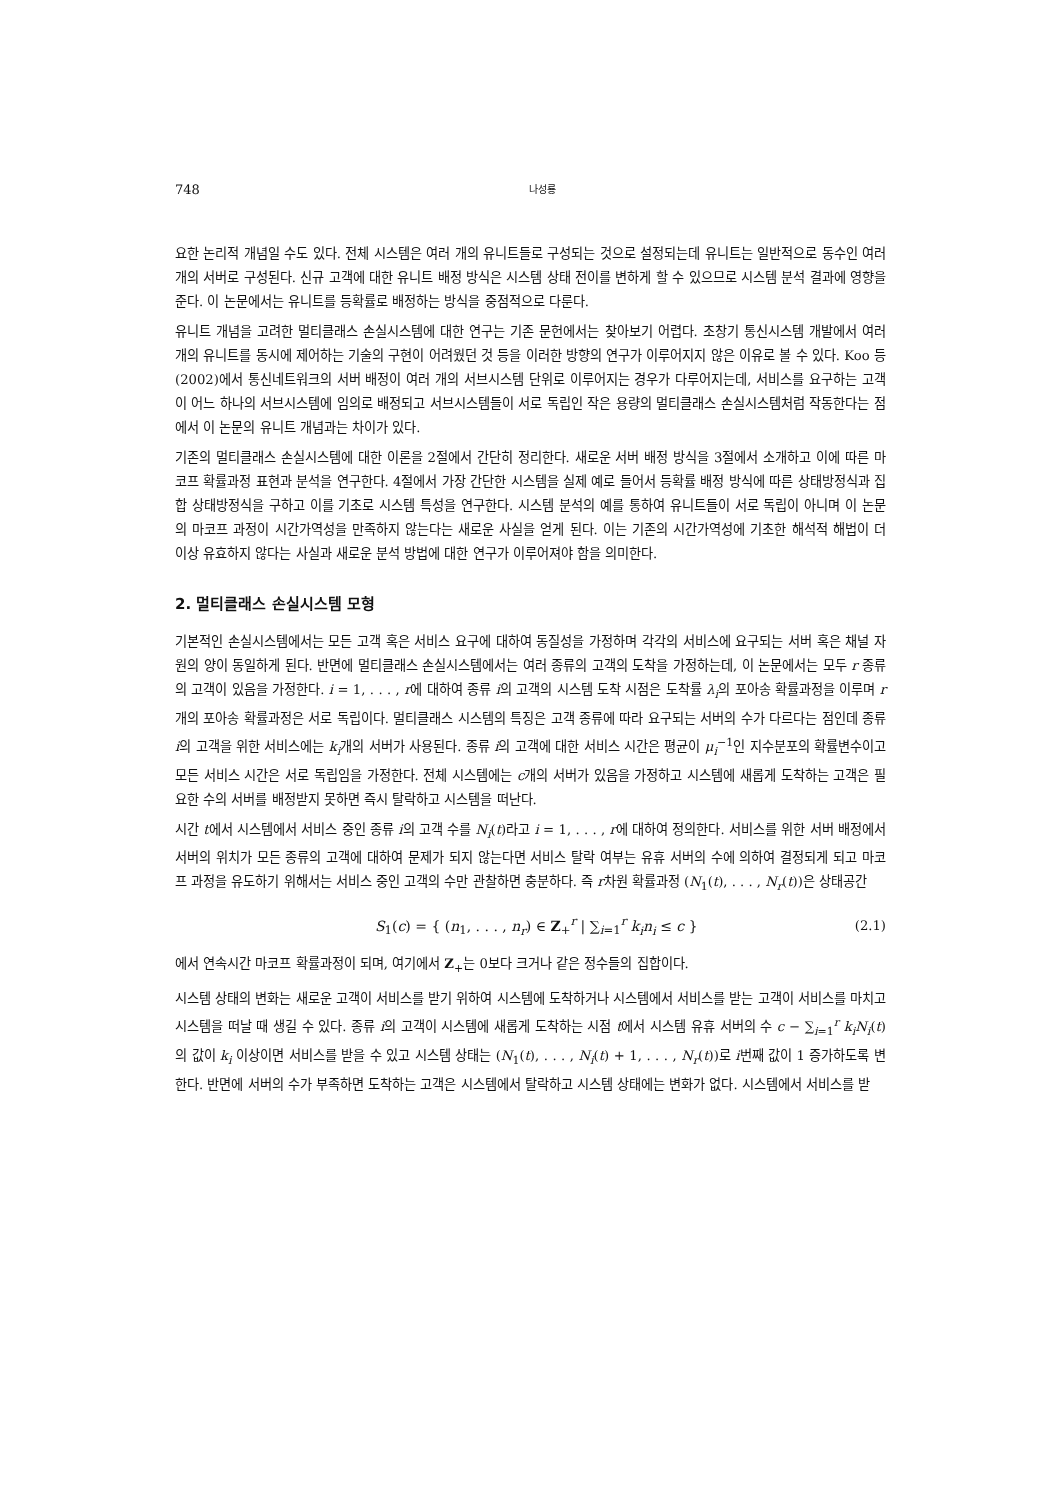748 나성룡
요한 논리적 개념일 수도 있다. 전체 시스템은 여러 개의 유니트들로 구성되는 것으로 설정되는데 유니트는 일반적으로 동수인 여러 개의 서버로 구성된다. 신규 고객에 대한 유니트 배정 방식은 시스템 상태 전이를 변하게 할 수 있으므로 시스템 분석 결과에 영향을 준다. 이 논문에서는 유니트를 등확률로 배정하는 방식을 중점적으로 다룬다.
유니트 개념을 고려한 멀티클래스 손실시스템에 대한 연구는 기존 문헌에서는 찾아보기 어렵다. 초창기 통신시스템 개발에서 여러 개의 유니트를 동시에 제어하는 기술의 구현이 어려웠던 것 등을 이러한 방향의 연구가 이루어지지 않은 이유로 볼 수 있다. Koo 등 (2002)에서 통신네트워크의 서버 배정이 여러 개의 서브시스템 단위로 이루어지는 경우가 다루어지는데, 서비스를 요구하는 고객이 어느 하나의 서브시스템에 임의로 배정되고 서브시스템들이 서로 독립인 작은 용량의 멀티클래스 손실시스템처럼 작동한다는 점에서 이 논문의 유니트 개념과는 차이가 있다.
기존의 멀티클래스 손실시스템에 대한 이론을 2절에서 간단히 정리한다. 새로운 서버 배정 방식을 3절에서 소개하고 이에 따른 마코프 확률과정 표현과 분석을 연구한다. 4절에서 가장 간단한 시스템을 실제 예로 들어서 등확률 배정 방식에 따른 상태방정식과 집합 상태방정식을 구하고 이를 기초로 시스템 특성을 연구한다. 시스템 분석의 예를 통하여 유니트들이 서로 독립이 아니며 이 논문의 마코프 과정이 시간가역성을 만족하지 않는다는 새로운 사실을 얻게 된다. 이는 기존의 시간가역성에 기초한 해석적 해법이 더 이상 유효하지 않다는 사실과 새로운 분석 방법에 대한 연구가 이루어져야 함을 의미한다.
2. 멀티클래스 손실시스템 모형
기본적인 손실시스템에서는 모든 고객 혹은 서비스 요구에 대하여 동질성을 가정하며 각각의 서비스에 요구되는 서버 혹은 채널 자원의 양이 동일하게 된다. 반면에 멀티클래스 손실시스템에서는 여러 종류의 고객의 도착을 가정하는데, 이 논문에서는 모두 r 종류의 고객이 있음을 가정한다. i = 1, . . . , r에 대하여 종류 i의 고객의 시스템 도착 시점은 도착률 λ<sub>i</sub>의 포아송 확률과정을 이루며 r개의 포아송 확률과정은 서로 독립이다. 멀티클래스 시스템의 특징은 고객 종류에 따라 요구되는 서버의 수가 다르다는 점인데 종류 i의 고객을 위한 서비스에는 k<sub>i</sub>개의 서버가 사용된다. 종류 i의 고객에 대한 서비스 시간은 평균이 μ<sub>i</sub><sup>−1</sup>인 지수분포의 확률변수이고 모든 서비스 시간은 서로 독립임을 가정한다. 전체 시스템에는 c개의 서버가 있음을 가정하고 시스템에 새롭게 도착하는 고객은 필요한 수의 서버를 배정받지 못하면 즉시 탈락하고 시스템을 떠난다.
시간 t에서 시스템에서 서비스 중인 종류 i의 고객 수를 N<sub>i</sub>(t)라고 i = 1, . . . , r에 대하여 정의한다. 서비스를 위한 서버 배정에서 서버의 위치가 모든 종류의 고객에 대하여 문제가 되지 않는다면 서비스 탈락 여부는 유휴 서버의 수에 의하여 결정되게 되고 마코프 과정을 유도하기 위해서는 서비스 중인 고객의 수만 관찰하면 충분하다. 즉 r차원 확률과정 (N<sub>1</sub>(t), . . . , N<sub>r</sub>(t))은 상태공간
S<sub>1</sub>(c) = { (n<sub>1</sub>, . . . , n<sub>r</sub>) ∈ Z<sub>+</sub><sup>r</sup> | ∑<sub>i=1</sub><sup>r</sup> k<sub>i</sub>n<sub>i</sub> ≤ c } (2.1)
에서 연속시간 마코프 확률과정이 되며, 여기에서 Z<sub>+</sub>는 0보다 크거나 같은 정수들의 집합이다.
시스템 상태의 변화는 새로운 고객이 서비스를 받기 위하여 시스템에 도착하거나 시스템에서 서비스를 받는 고객이 서비스를 마치고 시스템을 떠날 때 생길 수 있다. 종류 i의 고객이 시스템에 새롭게 도착하는 시점 t에서 시스템 유휴 서버의 수 c − ∑<sub>i=1</sub><sup>r</sup> k<sub>i</sub>N<sub>i</sub>(t)의 값이 k<sub>i</sub> 이상이면 서비스를 받을 수 있고 시스템 상태는 (N<sub>1</sub>(t), . . . , N<sub>i</sub>(t) + 1, . . . , N<sub>r</sub>(t))로 i번째 값이 1 증가하도록 변한다. 반면에 서버의 수가 부족하면 도착하는 고객은 시스템에서 탈락하고 시스템 상태에는 변화가 없다. 시스템에서 서비스를 받